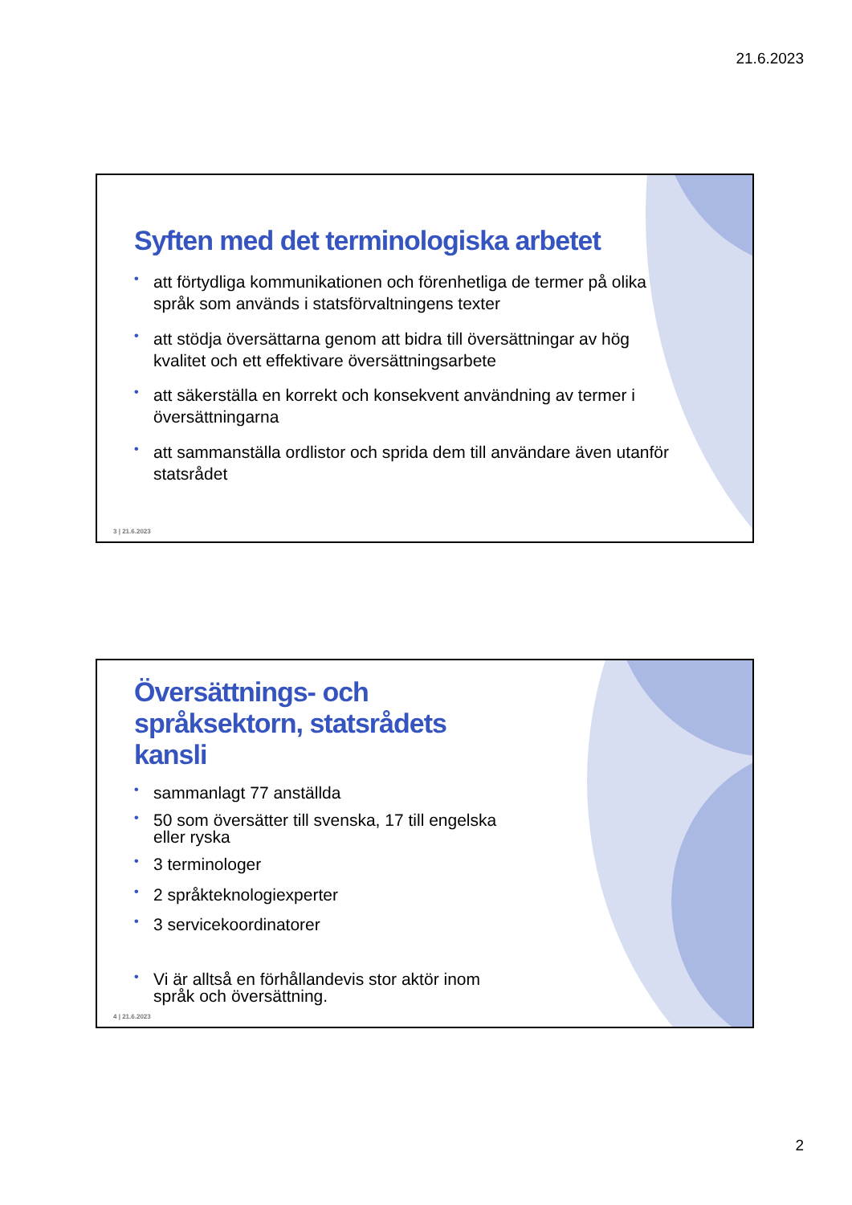21.6.2023
Syften med det terminologiska arbetet
• att förtydliga kommunikationen och förenhetliga de termer på olika språk som används i statsförvaltningens texter
• att stödja översättarna genom att bidra till översättningar av hög kvalitet och ett effektivare översättningsarbete
• att säkerställa en korrekt och konsekvent användning av termer i översättningarna
• att sammanställa ordlistor och sprida dem till användare även utanför statsrådet
3 | 21.6.2023
Översättnings- och språksektorn, statsrådets kansli
• sammanlagt 77 anställda
• 50 som översätter till svenska, 17 till engelska eller ryska
• 3 terminologer
• 2 språkteknologiexperter
• 3 servicekoordinatorer
• Vi är alltså en förhållandevis stor aktör inom språk och översättning.
4 | 21.6.2023
2